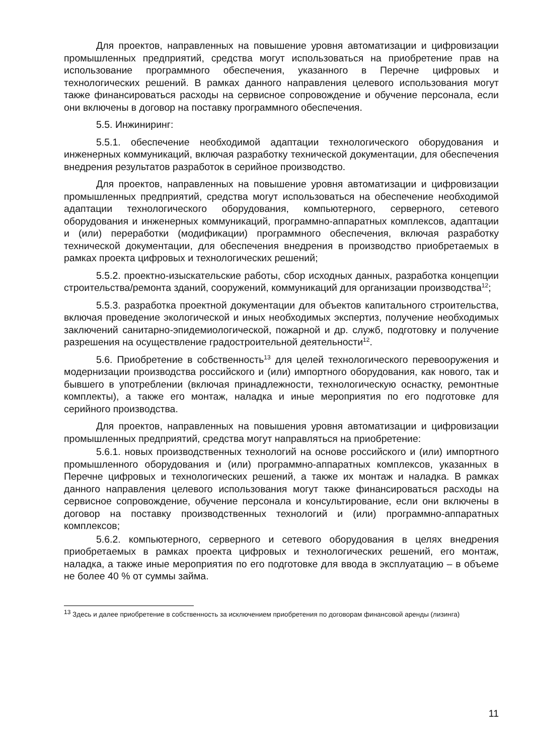Для проектов, направленных на повышение уровня автоматизации и цифровизации промышленных предприятий, средства могут использоваться на приобретение прав на использование программного обеспечения, указанного в Перечне цифровых и технологических решений. В рамках данного направления целевого использования могут также финансироваться расходы на сервисное сопровождение и обучение персонала, если они включены в договор на поставку программного обеспечения.
5.5. Инжиниринг:
5.5.1. обеспечение необходимой адаптации технологического оборудования и инженерных коммуникаций, включая разработку технической документации, для обеспечения внедрения результатов разработок в серийное производство.
Для проектов, направленных на повышение уровня автоматизации и цифровизации промышленных предприятий, средства могут использоваться на обеспечение необходимой адаптации технологического оборудования, компьютерного, серверного, сетевого оборудования и инженерных коммуникаций, программно-аппаратных комплексов, адаптации и (или) переработки (модификации) программного обеспечения, включая разработку технической документации, для обеспечения внедрения в производство приобретаемых в рамках проекта цифровых и технологических решений;
5.5.2. проектно-изыскательские работы, сбор исходных данных, разработка концепции строительства/ремонта зданий, сооружений, коммуникаций для организации производства<sup>12</sup>;
5.5.3. разработка проектной документации для объектов капитального строительства, включая проведение экологической и иных необходимых экспертиз, получение необходимых заключений санитарно-эпидемиологической, пожарной и др. служб, подготовку и получение разрешения на осуществление градостроительной деятельности<sup>12</sup>.
5.6. Приобретение в собственность<sup>13</sup> для целей технологического перевооружения и модернизации производства российского и (или) импортного оборудования, как нового, так и бывшего в употреблении (включая принадлежности, технологическую оснастку, ремонтные комплекты), а также его монтаж, наладка и иные мероприятия по его подготовке для серийного производства.
Для проектов, направленных на повышения уровня автоматизации и цифровизации промышленных предприятий, средства могут направляться на приобретение:
5.6.1. новых производственных технологий на основе российского и (или) импортного промышленного оборудования и (или) программно-аппаратных комплексов, указанных в Перечне цифровых и технологических решений, а также их монтаж и наладка. В рамках данного направления целевого использования могут также финансироваться расходы на сервисное сопровождение, обучение персонала и консультирование, если они включены в договор на поставку производственных технологий и (или) программно-аппаратных комплексов;
5.6.2. компьютерного, серверного и сетевого оборудования в целях внедрения приобретаемых в рамках проекта цифровых и технологических решений, его монтаж, наладка, а также иные мероприятия по его подготовке для ввода в эксплуатацию – в объеме не более 40 % от суммы займа.
<sup>13</sup> Здесь и далее приобретение в собственность за исключением приобретения по договорам финансовой аренды (лизинга)
11